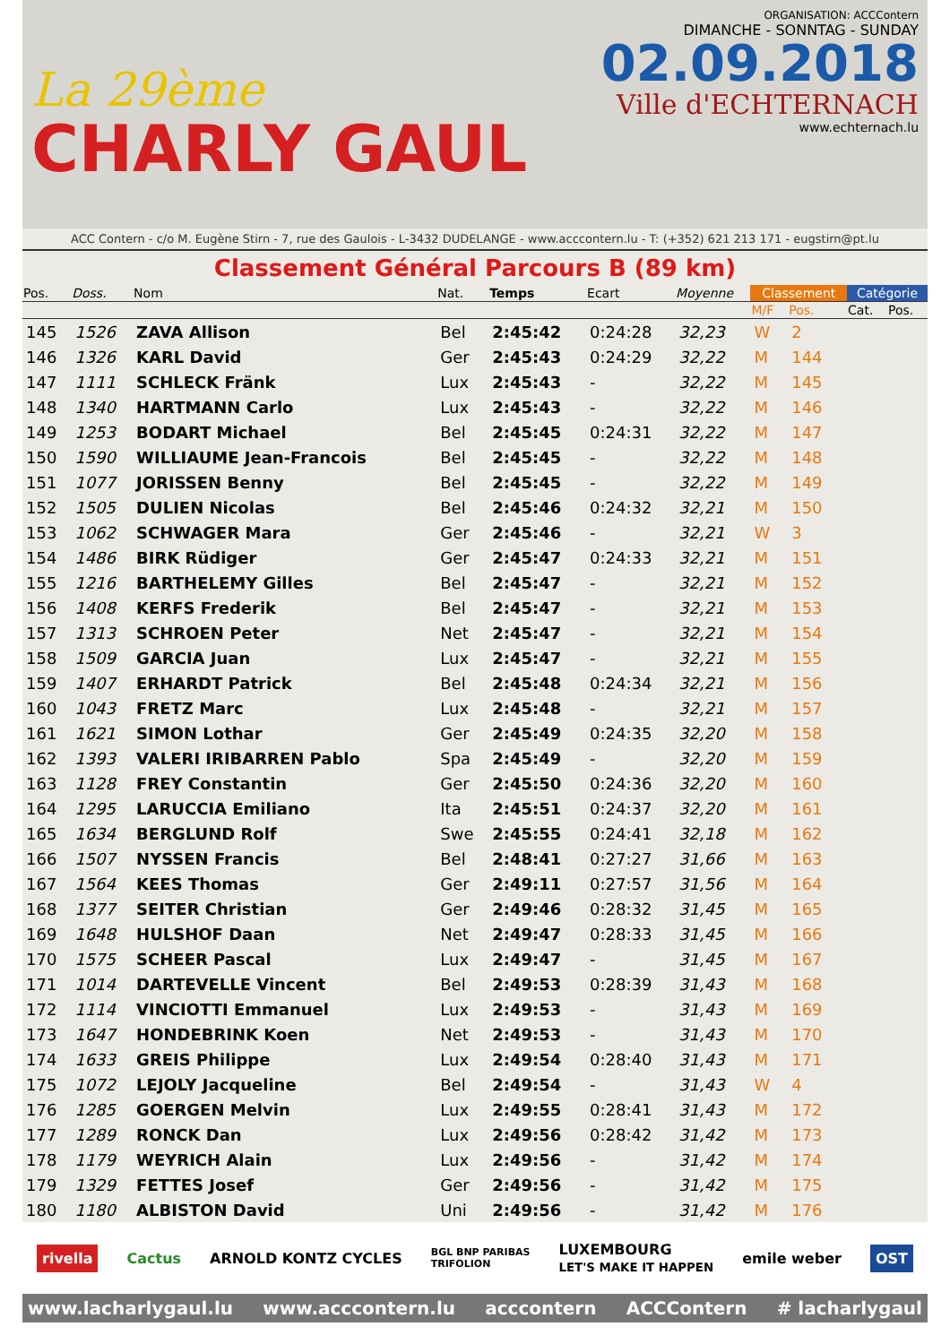La 29ème
CHARLY GAUL
ORGANISATION: ACCContern
DIMANCHE - SONNTAG - SUNDAY
02.09.2018
Ville d'ECHTERNACH
www.echternach.lu
ACC Contern - c/o M. Eugène Stirn - 7, rue des Gaulois - L-3432 DUDELANGE - www.acccontern.lu - T: (+352) 621 213 171 - eugstirn@pt.lu
Classement Général Parcours B (89 km)
| Pos. | Doss. | Nom | Nat. | Temps | Ecart | Moyenne | Classement | | Catégorie | |
| --- | --- | --- | --- | --- | --- | --- | --- | --- | --- | --- |
| | | | | | | | M/F | Pos. | Cat. | Pos. |
| 145 | 1526 | ZAVA Allison | Bel | 2:45:42 | 0:24:28 | 32,23 | W | 2 | | |
| 146 | 1326 | KARL David | Ger | 2:45:43 | 0:24:29 | 32,22 | M | 144 | | |
| 147 | 1111 | SCHLECK Fränk | Lux | 2:45:43 | - | 32,22 | M | 145 | | |
| 148 | 1340 | HARTMANN Carlo | Lux | 2:45:43 | - | 32,22 | M | 146 | | |
| 149 | 1253 | BODART Michael | Bel | 2:45:45 | 0:24:31 | 32,22 | M | 147 | | |
| 150 | 1590 | WILLIAUME Jean-Francois | Bel | 2:45:45 | - | 32,22 | M | 148 | | |
| 151 | 1077 | JORISSEN Benny | Bel | 2:45:45 | - | 32,22 | M | 149 | | |
| 152 | 1505 | DULIEN Nicolas | Bel | 2:45:46 | 0:24:32 | 32,21 | M | 150 | | |
| 153 | 1062 | SCHWAGER Mara | Ger | 2:45:46 | - | 32,21 | W | 3 | | |
| 154 | 1486 | BIRK Rüdiger | Ger | 2:45:47 | 0:24:33 | 32,21 | M | 151 | | |
| 155 | 1216 | BARTHELEMY Gilles | Bel | 2:45:47 | - | 32,21 | M | 152 | | |
| 156 | 1408 | KERFS Frederik | Bel | 2:45:47 | - | 32,21 | M | 153 | | |
| 157 | 1313 | SCHROEN Peter | Net | 2:45:47 | - | 32,21 | M | 154 | | |
| 158 | 1509 | GARCIA Juan | Lux | 2:45:47 | - | 32,21 | M | 155 | | |
| 159 | 1407 | ERHARDT Patrick | Bel | 2:45:48 | 0:24:34 | 32,21 | M | 156 | | |
| 160 | 1043 | FRETZ Marc | Lux | 2:45:48 | - | 32,21 | M | 157 | | |
| 161 | 1621 | SIMON Lothar | Ger | 2:45:49 | 0:24:35 | 32,20 | M | 158 | | |
| 162 | 1393 | VALERI IRIBARREN Pablo | Spa | 2:45:49 | - | 32,20 | M | 159 | | |
| 163 | 1128 | FREY Constantin | Ger | 2:45:50 | 0:24:36 | 32,20 | M | 160 | | |
| 164 | 1295 | LARUCCIA Emiliano | Ita | 2:45:51 | 0:24:37 | 32,20 | M | 161 | | |
| 165 | 1634 | BERGLUND Rolf | Swe | 2:45:55 | 0:24:41 | 32,18 | M | 162 | | |
| 166 | 1507 | NYSSEN Francis | Bel | 2:48:41 | 0:27:27 | 31,66 | M | 163 | | |
| 167 | 1564 | KEES Thomas | Ger | 2:49:11 | 0:27:57 | 31,56 | M | 164 | | |
| 168 | 1377 | SEITER Christian | Ger | 2:49:46 | 0:28:32 | 31,45 | M | 165 | | |
| 169 | 1648 | HULSHOF Daan | Net | 2:49:47 | 0:28:33 | 31,45 | M | 166 | | |
| 170 | 1575 | SCHEER Pascal | Lux | 2:49:47 | - | 31,45 | M | 167 | | |
| 171 | 1014 | DARTEVELLE Vincent | Bel | 2:49:53 | 0:28:39 | 31,43 | M | 168 | | |
| 172 | 1114 | VINCIOTTI Emmanuel | Lux | 2:49:53 | - | 31,43 | M | 169 | | |
| 173 | 1647 | HONDEBRINK Koen | Net | 2:49:53 | - | 31,43 | M | 170 | | |
| 174 | 1633 | GREIS Philippe | Lux | 2:49:54 | 0:28:40 | 31,43 | M | 171 | | |
| 175 | 1072 | LEJOLY Jacqueline | Bel | 2:49:54 | - | 31,43 | W | 4 | | |
| 176 | 1285 | GOERGEN Melvin | Lux | 2:49:55 | 0:28:41 | 31,43 | M | 172 | | |
| 177 | 1289 | RONCK Dan | Lux | 2:49:56 | 0:28:42 | 31,42 | M | 173 | | |
| 178 | 1179 | WEYRICH Alain | Lux | 2:49:56 | - | 31,42 | M | 174 | | |
| 179 | 1329 | FETTES Josef | Ger | 2:49:56 | - | 31,42 | M | 175 | | |
| 180 | 1180 | ALBISTON David | Uni | 2:49:56 | - | 31,42 | M | 176 | | |
rivella Cactus ARNOLD KONTZ CYCLES BGL BNP PARIBAS
TRIFOLION LUXEMBOURG
LET'S MAKE IT HAPPEN emile weber OST
www.lacharlygaul.lu www.acccontern.lu acccontern ACCContern # lacharlygaul